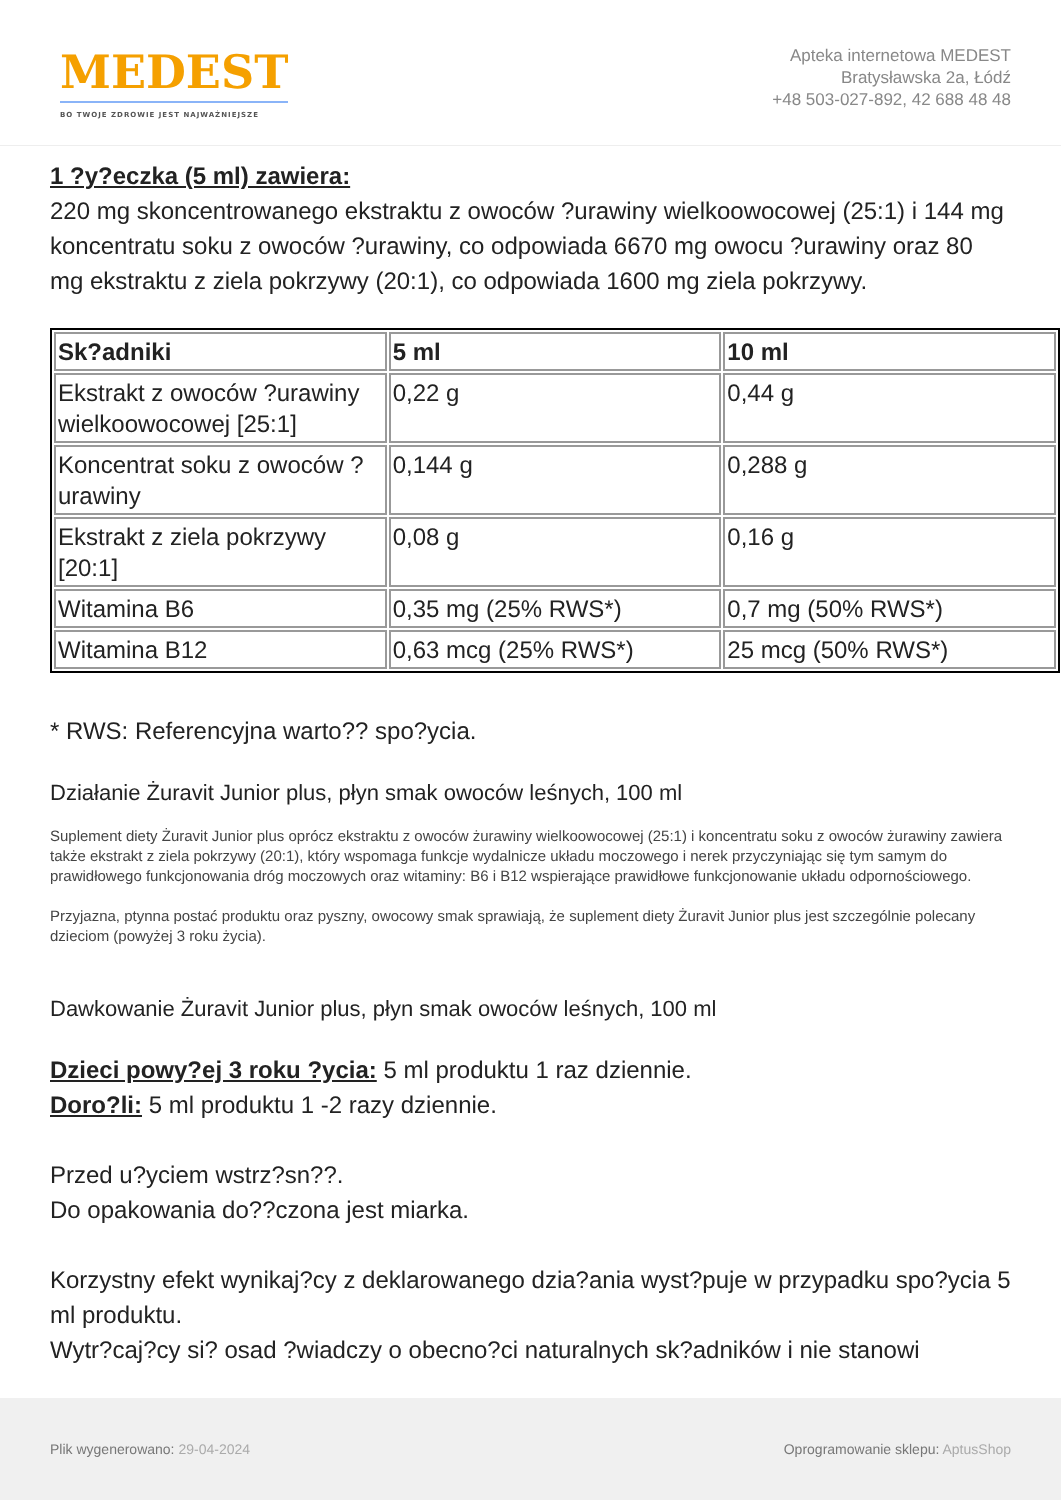MEDEST
BO TWOJE ZDROWIE JEST NAJWAŻNIEJSZE
Apteka internetowa MEDEST
Bratysławska 2a, Łódź
+48 503-027-892, 42 688 48 48
1 ?y?eczka (5 ml) zawiera:
220 mg skoncentrowanego ekstraktu z owoców ?urawiny wielkoowocowej (25:1) i 144 mg koncentratu soku z owoców ?urawiny, co odpowiada 6670 mg owocu ?urawiny oraz 80 mg ekstraktu z ziela pokrzywy (20:1), co odpowiada 1600 mg ziela pokrzywy.
| Sk?adniki | 5 ml | 10 ml |
| --- | --- | --- |
| Ekstrakt z owoców ?urawiny wielkoowocowej [25:1] | 0,22 g | 0,44 g |
| Koncentrat soku z owoców ?urawiny | 0,144 g | 0,288 g |
| Ekstrakt z ziela pokrzywy [20:1] | 0,08 g | 0,16 g |
| Witamina B6 | 0,35 mg (25% RWS*) | 0,7 mg (50% RWS*) |
| Witamina B12 | 0,63 mcg (25% RWS*) | 25 mcg (50% RWS*) |
* RWS: Referencyjna warto?? spo?ycia.
Działanie Żuravit Junior plus, płyn smak owoców leśnych, 100 ml
Suplement diety Żuravit Junior plus oprócz ekstraktu z owoców żurawiny wielkoowocowej (25:1) i koncentratu soku z owoców żurawiny zawiera także ekstrakt z ziela pokrzywy (20:1), który wspomaga funkcje wydalnicze układu moczowego i nerek przyczyniając się tym samym do prawidłowego funkcjonowania dróg moczowych oraz witaminy: B6 i B12 wspierające prawidłowe funkcjonowanie układu odpornościowego.
Przyjazna, ptynna postać produktu oraz pyszny, owocowy smak sprawiają, że suplement diety Żuravit Junior plus jest szczególnie polecany dzieciom (powyżej 3 roku życia).
Dawkowanie Żuravit Junior plus, płyn smak owoców leśnych, 100 ml
Dzieci powy?ej 3 roku ?ycia: 5 ml produktu 1 raz dziennie.
Doro?li: 5 ml produktu 1 -2 razy dziennie.
Przed u?yciem wstrz?sn??.
Do opakowania do??czona jest miarka.
Korzystny efekt wynikaj?cy z deklarowanego dzia?ania wyst?puje w przypadku spo?ycia 5 ml produktu.
Wytr?caj?cy si? osad ?wiadczy o obecno?ci naturalnych sk?adników i nie stanowi
Plik wygenerowano: 29-04-2024 Oprogramowanie sklepu: AptusShop